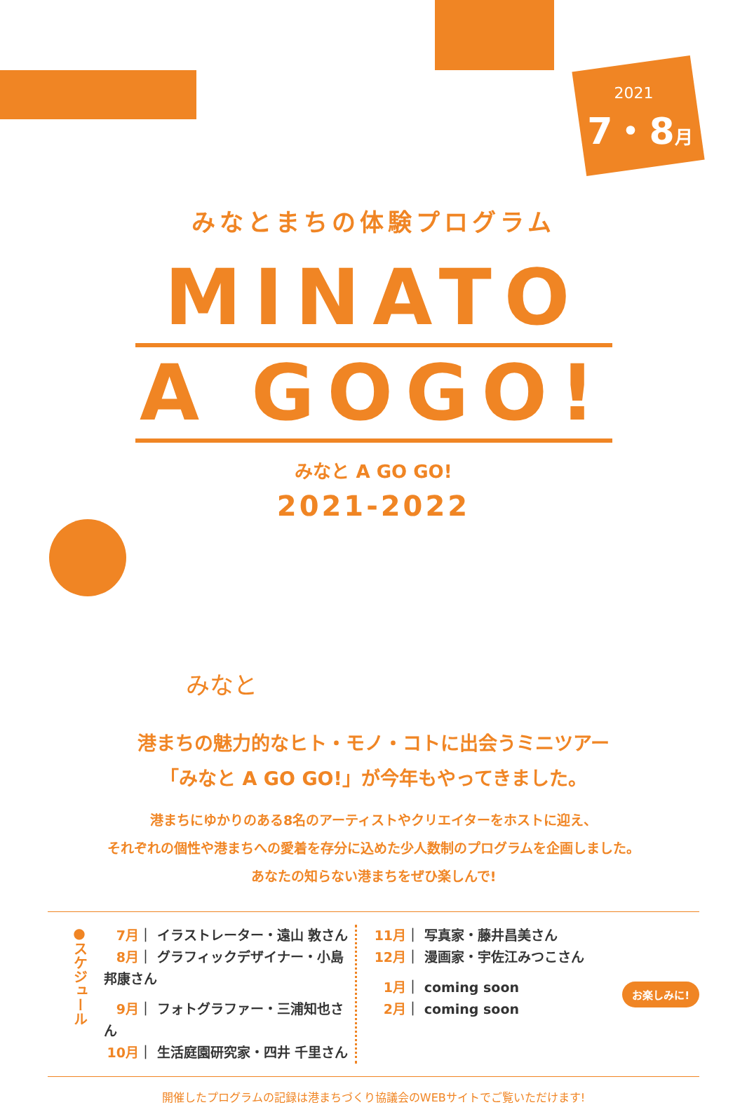2021
7・8月
みなとまちの体験プログラム
MINATO
A GOGO!
みなと A GO GO!
2021-2022
みなと
港まちの魅力的なヒト・モノ・コトに出会うミニツアー
「みなと A GO GO!」が今年もやってきました。
港まちにゆかりのある8名のアーティストやクリエイターをホストに迎え、
それぞれの個性や港まちへの愛着を存分に込めた少人数制のプログラムを企画しました。
あなたの知らない港まちをぜひ楽しんで!
●スケジュール
7月 ｜ イラストレーター・遠山 敦さん
8月 ｜ グラフィックデザイナー・小島邦康さん
9月 ｜ フォトグラファー・三浦知也さん
10月 ｜ 生活庭園研究家・四井 千里さん
11月 ｜ 写真家・藤井昌美さん
12月 ｜ 漫画家・宇佐江みつこさん
1月 ｜ coming soon
2月 ｜ coming soon
お楽しみに!
開催したプログラムの記録は港まちづくり協議会のWEBサイトでご覧いただけます!